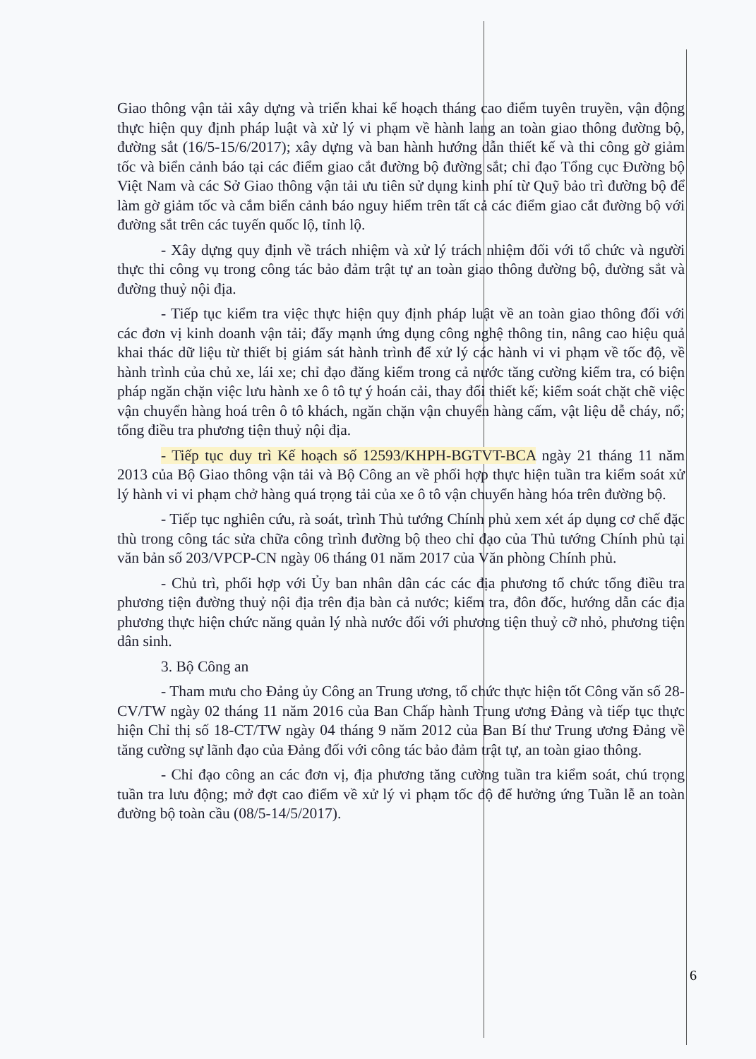Giao thông vận tải xây dựng và triển khai kế hoạch tháng cao điểm tuyên truyền, vận động thực hiện quy định pháp luật và xử lý vi phạm về hành lang an toàn giao thông đường bộ, đường sắt (16/5-15/6/2017); xây dựng và ban hành hướng dẫn thiết kế và thi công gờ giảm tốc và biển cảnh báo tại các điểm giao cắt đường bộ đường sắt; chỉ đạo Tổng cục Đường bộ Việt Nam và các Sở Giao thông vận tải ưu tiên sử dụng kinh phí từ Quỹ bảo trì đường bộ để làm gờ giảm tốc và cắm biển cảnh báo nguy hiểm trên tất cả các điểm giao cắt đường bộ với đường sắt trên các tuyến quốc lộ, tỉnh lộ.
- Xây dựng quy định về trách nhiệm và xử lý trách nhiệm đối với tổ chức và người thực thi công vụ trong công tác bảo đảm trật tự an toàn giao thông đường bộ, đường sắt và đường thuỷ nội địa.
- Tiếp tục kiểm tra việc thực hiện quy định pháp luật về an toàn giao thông đối với các đơn vị kinh doanh vận tải; đẩy mạnh ứng dụng công nghệ thông tin, nâng cao hiệu quả khai thác dữ liệu từ thiết bị giám sát hành trình để xử lý các hành vi vi phạm về tốc độ, về hành trình của chủ xe, lái xe; chỉ đạo đăng kiểm trong cả nước tăng cường kiểm tra, có biện pháp ngăn chặn việc lưu hành xe ô tô tự ý hoán cải, thay đổi thiết kế; kiểm soát chặt chẽ việc vận chuyển hàng hoá trên ô tô khách, ngăn chặn vận chuyển hàng cấm, vật liệu dễ cháy, nổ; tổng điều tra phương tiện thuỷ nội địa.
- Tiếp tục duy trì Kế hoạch số 12593/KHPH-BGTVT-BCA ngày 21 tháng 11 năm 2013 của Bộ Giao thông vận tải và Bộ Công an về phối hợp thực hiện tuần tra kiểm soát xử lý hành vi vi phạm chở hàng quá trọng tải của xe ô tô vận chuyển hàng hóa trên đường bộ.
- Tiếp tục nghiên cứu, rà soát, trình Thủ tướng Chính phủ xem xét áp dụng cơ chế đặc thù trong công tác sửa chữa công trình đường bộ theo chỉ đạo của Thủ tướng Chính phủ tại văn bản số 203/VPCP-CN ngày 06 tháng 01 năm 2017 của Văn phòng Chính phủ.
- Chủ trì, phối hợp với Ủy ban nhân dân các các địa phương tổ chức tổng điều tra phương tiện đường thuỷ nội địa trên địa bàn cả nước; kiểm tra, đôn đốc, hướng dẫn các địa phương thực hiện chức năng quản lý nhà nước đối với phương tiện thuỷ cỡ nhỏ, phương tiện dân sinh.
3. Bộ Công an
- Tham mưu cho Đảng ủy Công an Trung ương, tổ chức thực hiện tốt Công văn số 28-CV/TW ngày 02 tháng 11 năm 2016 của Ban Chấp hành Trung ương Đảng và tiếp tục thực hiện Chỉ thị số 18-CT/TW ngày 04 tháng 9 năm 2012 của Ban Bí thư Trung ương Đảng về tăng cường sự lãnh đạo của Đảng đối với công tác bảo đảm trật tự, an toàn giao thông.
- Chỉ đạo công an các đơn vị, địa phương tăng cường tuần tra kiểm soát, chú trọng tuần tra lưu động; mở đợt cao điểm về xử lý vi phạm tốc độ để hưởng ứng Tuần lễ an toàn đường bộ toàn cầu (08/5-14/5/2017).
6